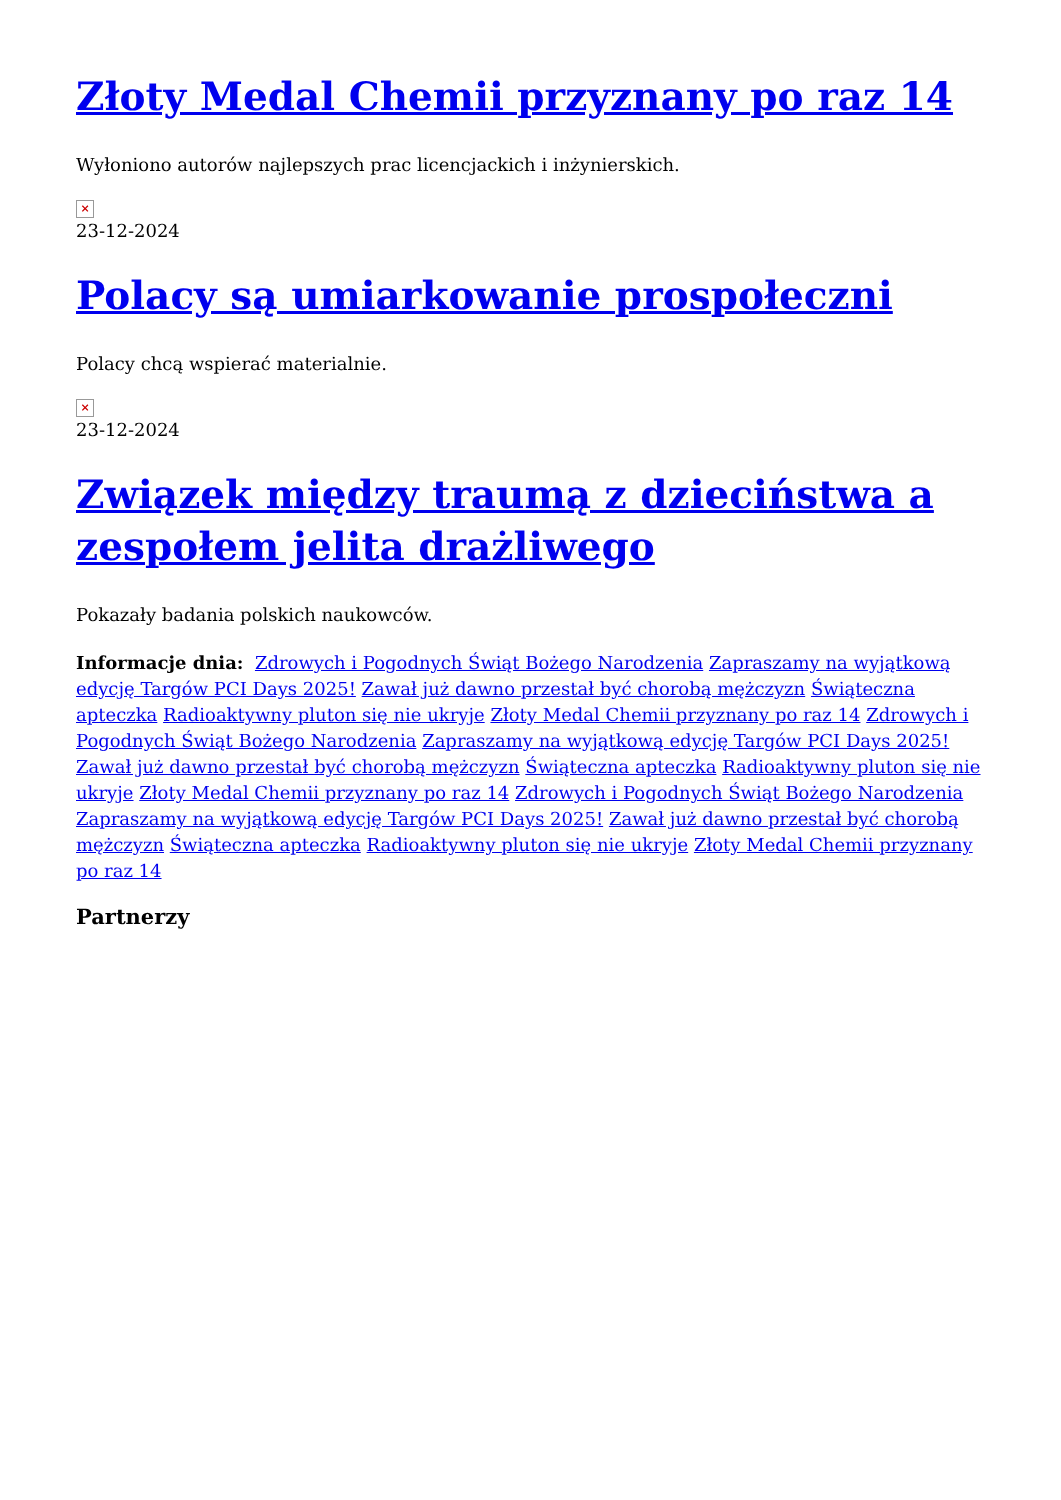Złoty Medal Chemii przyznany po raz 14
Wyłoniono autorów najlepszych prac licencjackich i inżynierskich.
×
23-12-2024
Polacy są umiarkowanie prospołeczni
Polacy chcą wspierać materialnie.
×
23-12-2024
Związek między traumą z dzieciństwa a zespołem jelita drażliwego
Pokazały badania polskich naukowców.
Informacje dnia: Zdrowych i Pogodnych Świąt Bożego Narodzenia Zapraszamy na wyjątkową edycję Targów PCI Days 2025! Zawał już dawno przestał być chorobą mężczyzn Świąteczna apteczka Radioaktywny pluton się nie ukryje Złoty Medal Chemii przyznany po raz 14 Zdrowych i Pogodnych Świąt Bożego Narodzenia Zapraszamy na wyjątkową edycję Targów PCI Days 2025! Zawał już dawno przestał być chorobą mężczyzn Świąteczna apteczka Radioaktywny pluton się nie ukryje Złoty Medal Chemii przyznany po raz 14 Zdrowych i Pogodnych Świąt Bożego Narodzenia Zapraszamy na wyjątkową edycję Targów PCI Days 2025! Zawał już dawno przestał być chorobą mężczyzn Świąteczna apteczka Radioaktywny pluton się nie ukryje Złoty Medal Chemii przyznany po raz 14
Partnerzy